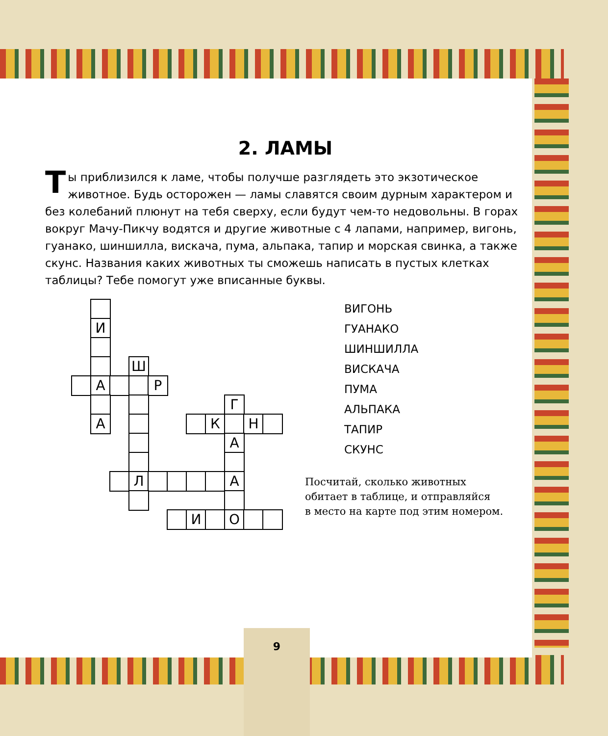2. ЛАМЫ
Ты приблизился к ламе, чтобы получше разглядеть это экзотическое животное. Будь осторожен — ламы славятся своим дурным характером и без колебаний плюнут на тебя сверху, если будут чем-то недовольны. В горах вокруг Мачу-Пикчу водятся и другие животные с 4 лапами, например, вигонь, гуанако, шиншилла, вискача, пума, альпака, тапир и морская свинка, а также скунс. Названия каких животных ты сможешь написать в пустых клетках таблицы? Тебе помогут уже вписанные буквы.
И
Ш
А Р
А
Г
К Н
А
Л А
И О
ВИГОНЬ
ГУАНАКО
ШИНШИЛЛА
ВИСКАЧА
ПУМА
АЛЬПАКА
ТАПИР
СКУНС
Посчитай, сколько животных
обитает в таблице, и отправляйся
в место на карте под этим номером.
9